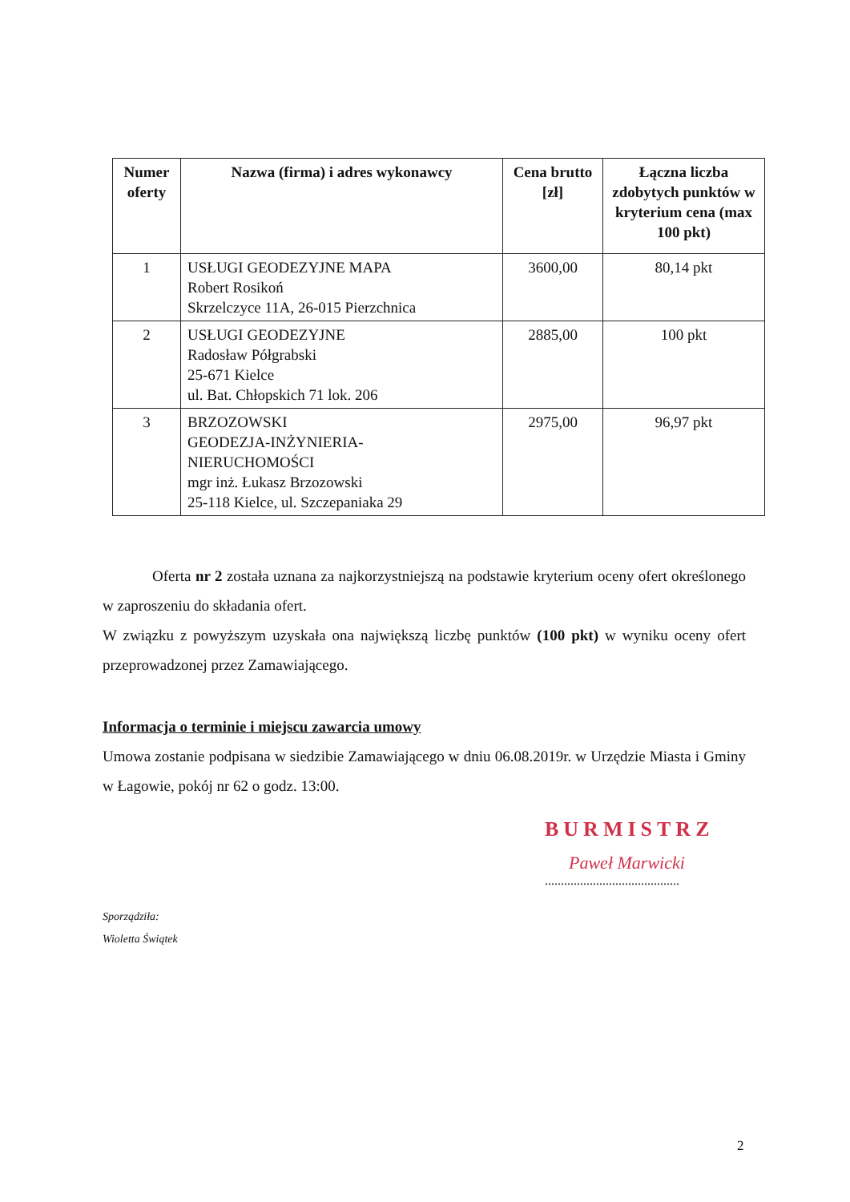| Numer oferty | Nazwa (firma) i adres wykonawcy | Cena brutto [zł] | Łączna liczba zdobytych punktów w kryterium cena (max 100 pkt) |
| --- | --- | --- | --- |
| 1 | USŁUGI GEODEZYJNE MAPA Robert Rosikoń Skrzelczyce 11A, 26-015 Pierzchnica | 3600,00 | 80,14 pkt |
| 2 | USŁUGI GEODEZYJNE Radosław Półgrabski 25-671 Kielce ul. Bat. Chłopskich 71 lok. 206 | 2885,00 | 100 pkt |
| 3 | BRZOZOWSKI GEODEZJA-INŻYNIERIA- NIERUCHOMOŚCI mgr inż. Łukasz Brzozowski 25-118 Kielce, ul. Szczepaniaka 29 | 2975,00 | 96,97 pkt |
Oferta nr 2 została uznana za najkorzystniejszą na podstawie kryterium oceny ofert określonego w zaproszeniu do składania ofert.
W związku z powyższym uzyskała ona największą liczbę punktów (100 pkt) w wyniku oceny ofert przeprowadzonej przez Zamawiającego.
Informacja o terminie i miejscu zawarcia umowy
Umowa zostanie podpisana w siedzibie Zamawiającego w dniu 06.08.2019r. w Urzędzie Miasta i Gminy w Łagowie, pokój nr 62 o godz. 13:00.
BURMISTRZ
Paweł Marwicki
..........................................
Sporządziła:
Wioletta Świątek
2